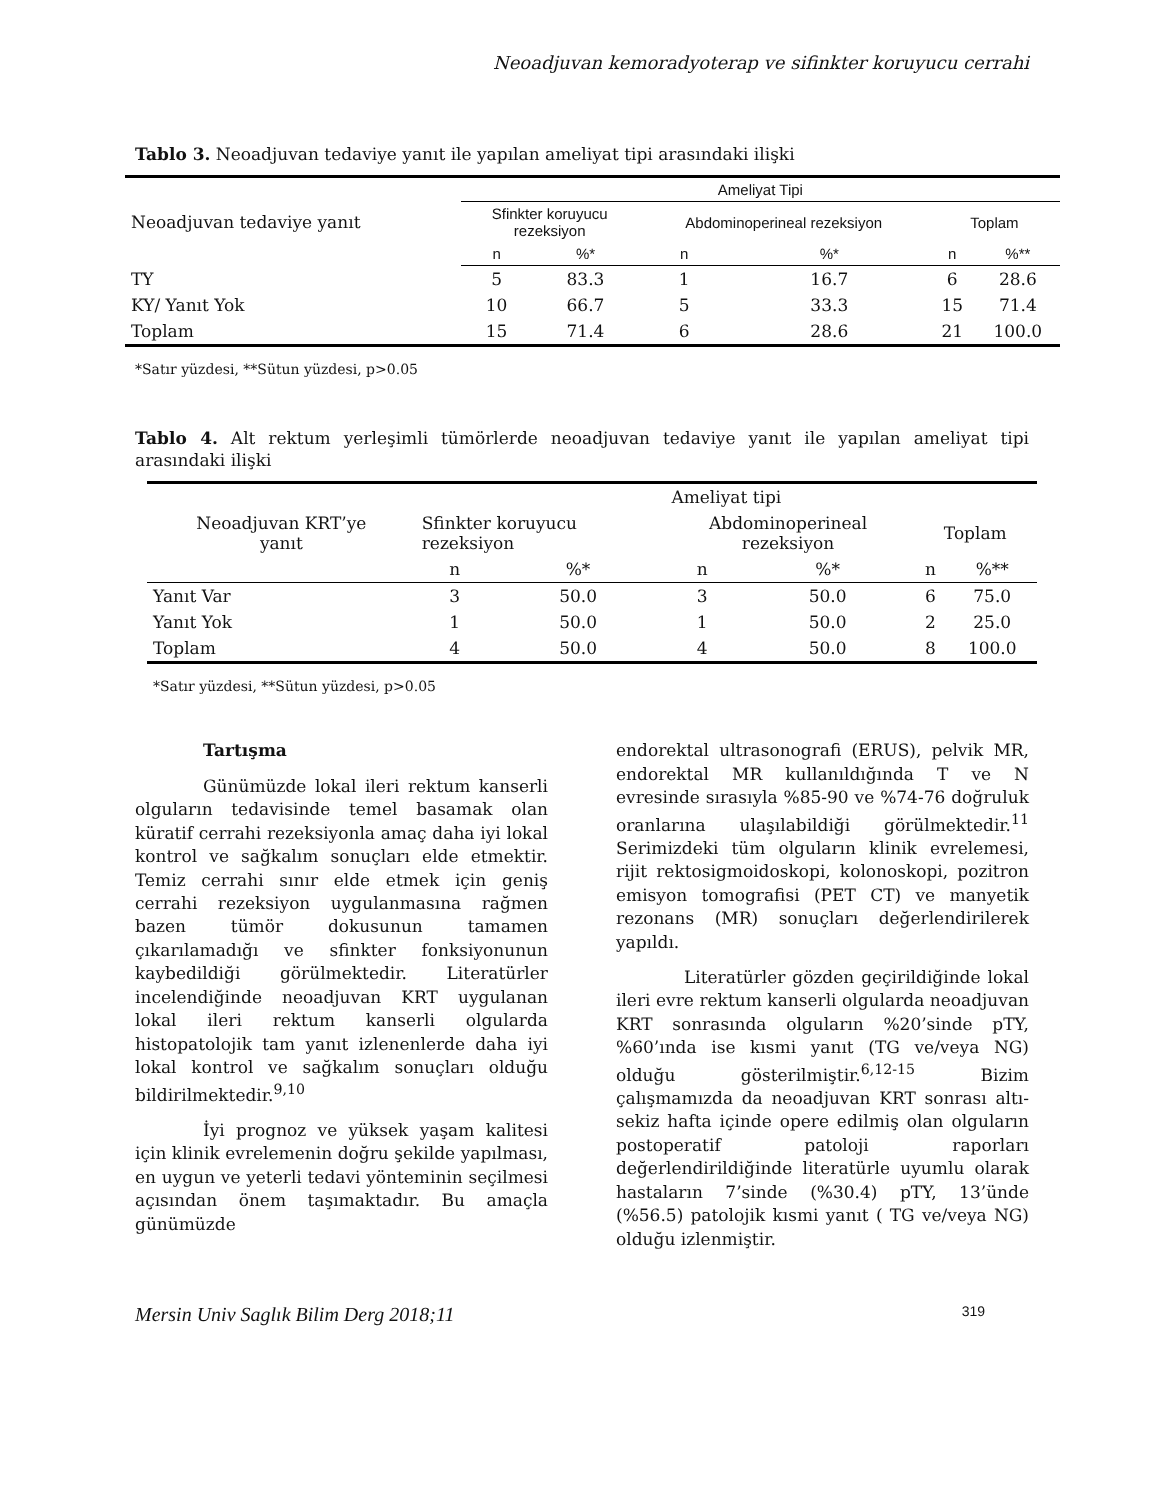Neoadjuvan kemoradyoterap ve sifinkter koruyucu cerrahi
Tablo 3. Neoadjuvan tedaviye yanıt ile yapılan ameliyat tipi arasındaki ilişki
| | Ameliyat Tipi | | | | | |
| Neoadjuvan tedaviye yanıt | Sfinkter koruyucu rezeksiyon | | Abdominoperineal rezeksiyon | | Toplam | |
| | n | %* | n | %* | n | %** |
| TY | 5 | 83.3 | 1 | 16.7 | 6 | 28.6 |
| KY/ Yanıt Yok | 10 | 66.7 | 5 | 33.3 | 15 | 71.4 |
| Toplam | 15 | 71.4 | 6 | 28.6 | 21 | 100.0 |
*Satır yüzdesi, **Sütun yüzdesi, p>0.05
Tablo 4. Alt rektum yerleşimli tümörlerde neoadjuvan tedaviye yanıt ile yapılan ameliyat tipi arasındaki ilişki
| | Ameliyat tipi | | | | | |
| Neoadjuvan KRT’ye yanıt | Sfinkter koruyucu rezeksiyon | | Abdominoperineal rezeksiyon | | Toplam | |
| | n | %* | n | %* | n | %** |
| Yanıt Var | 3 | 50.0 | 3 | 50.0 | 6 | 75.0 |
| Yanıt Yok | 1 | 50.0 | 1 | 50.0 | 2 | 25.0 |
| Toplam | 4 | 50.0 | 4 | 50.0 | 8 | 100.0 |
*Satır yüzdesi, **Sütun yüzdesi, p>0.05
Tartışma
Günümüzde lokal ileri rektum kanserli olguların tedavisinde temel basamak olan küratif cerrahi rezeksiyonla amaç daha iyi lokal kontrol ve sağkalım sonuçları elde etmektir. Temiz cerrahi sınır elde etmek için geniş cerrahi rezeksiyon uygulanmasına rağmen bazen tümör dokusunun tamamen çıkarılamadığı ve sfinkter fonksiyonunun kaybedildiği görülmektedir. Literatürler incelendiğinde neoadjuvan KRT uygulanan lokal ileri rektum kanserli olgularda histopatolojik tam yanıt izlenenlerde daha iyi lokal kontrol ve sağkalım sonuçları olduğu bildirilmektedir.<sup>9,10</sup>
İyi prognoz ve yüksek yaşam kalitesi için klinik evrelemenin doğru şekilde yapılması, en uygun ve yeterli tedavi yönteminin seçilmesi açısından önem taşımaktadır. Bu amaçla günümüzde
endorektal ultrasonografi (ERUS), pelvik MR, endorektal MR kullanıldığında T ve N evresinde sırasıyla %85-90 ve %74-76 doğruluk oranlarına ulaşılabildiği görülmektedir.<sup>11</sup> Serimizdeki tüm olguların klinik evrelemesi, rijit rektosigmoidoskopi, kolonoskopi, pozitron emisyon tomografisi (PET CT) ve manyetik rezonans (MR) sonuçları değerlendirilerek yapıldı.
Literatürler gözden geçirildiğinde lokal ileri evre rektum kanserli olgularda neoadjuvan KRT sonrasında olguların %20’sinde pTY, %60’ında ise kısmi yanıt (TG ve/veya NG) olduğu gösterilmiştir.<sup>6,12-15</sup> Bizim çalışmamızda da neoadjuvan KRT sonrası altı-sekiz hafta içinde opere edilmiş olan olguların postoperatif patoloji raporları değerlendirildiğinde literatürle uyumlu olarak hastaların 7’sinde (%30.4) pTY, 13’ünde (%56.5) patolojik kısmi yanıt ( TG ve/veya NG) olduğu izlenmiştir.
Mersin Univ Saglık Bilim Derg 2018;11 319